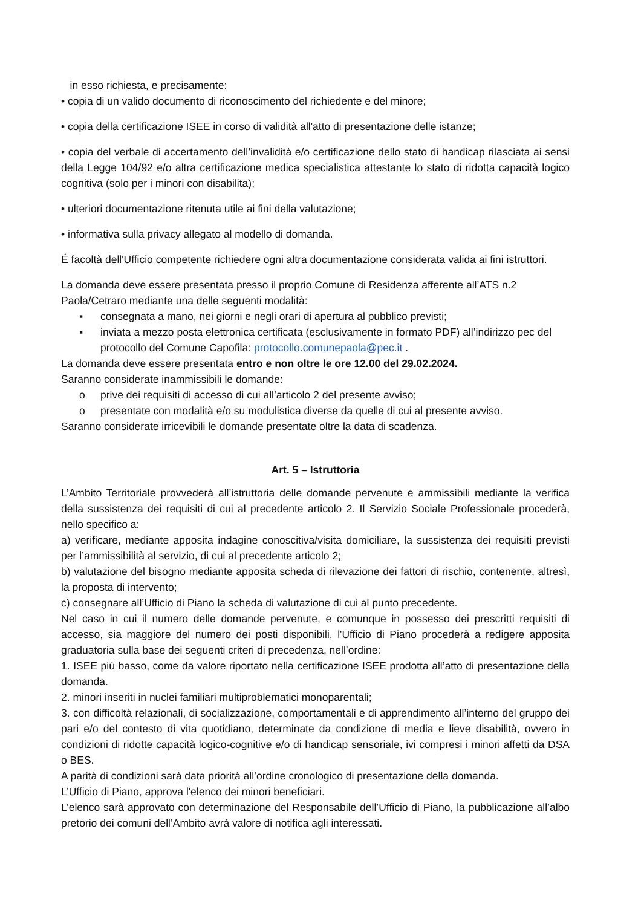in esso richiesta, e precisamente:
• copia di un valido documento di riconoscimento del richiedente e del minore;
• copia della certificazione ISEE in corso di validità all'atto di presentazione delle istanze;
• copia del verbale di accertamento dell’invalidità e/o certificazione dello stato di handicap rilasciata ai sensi della Legge 104/92 e/o altra certificazione medica specialistica attestante lo stato di ridotta capacità logico cognitiva (solo per i minori con disabilita);
• ulteriori documentazione ritenuta utile ai fini della valutazione;
• informativa sulla privacy allegato al modello di domanda.
É facoltà dell'Ufficio competente richiedere ogni altra documentazione considerata valida ai fini istruttori.
La domanda deve essere presentata presso il proprio Comune di Residenza afferente all’ATS n.2 Paola/Cetraro mediante una delle seguenti modalità:
▪ consegnata a mano, nei giorni e negli orari di apertura al pubblico previsti;
▪ inviata a mezzo posta elettronica certificata (esclusivamente in formato PDF) all’indirizzo pec del protocollo del Comune Capofila: protocollo.comunepaola@pec.it .
La domanda deve essere presentata entro e non oltre le ore 12.00 del 29.02.2024.
Saranno considerate inammissibili le domande:
o prive dei requisiti di accesso di cui all’articolo 2 del presente avviso;
o presentate con modalità e/o su modulistica diverse da quelle di cui al presente avviso.
Saranno considerate irricevibili le domande presentate oltre la data di scadenza.
Art. 5 – Istruttoria
L’Ambito Territoriale provvederà all’istruttoria delle domande pervenute e ammissibili mediante la verifica della sussistenza dei requisiti di cui al precedente articolo 2. Il Servizio Sociale Professionale procederà, nello specifico a:
a) verificare, mediante apposita indagine conoscitiva/visita domiciliare, la sussistenza dei requisiti previsti per l’ammissibilità al servizio, di cui al precedente articolo 2;
b) valutazione del bisogno mediante apposita scheda di rilevazione dei fattori di rischio, contenente, altresì, la proposta di intervento;
c) consegnare all’Ufficio di Piano la scheda di valutazione di cui al punto precedente.
Nel caso in cui il numero delle domande pervenute, e comunque in possesso dei prescritti requisiti di accesso, sia maggiore del numero dei posti disponibili, l'Ufficio di Piano procederà a redigere apposita graduatoria sulla base dei seguenti criteri di precedenza, nell’ordine:
1. ISEE più basso, come da valore riportato nella certificazione ISEE prodotta all’atto di presentazione della domanda.
2. minori inseriti in nuclei familiari multiproblematici monoparentali;
3. con difficoltà relazionali, di socializzazione, comportamentali e di apprendimento all’interno del gruppo dei pari e/o del contesto di vita quotidiano, determinate da condizione di media e lieve disabilità, ovvero in condizioni di ridotte capacità logico-cognitive e/o di handicap sensoriale, ivi compresi i minori affetti da DSA o BES.
A parità di condizioni sarà data priorità all’ordine cronologico di presentazione della domanda.
L’Ufficio di Piano, approva l'elenco dei minori beneficiari.
L’elenco sarà approvato con determinazione del Responsabile dell’Ufficio di Piano, la pubblicazione all’albo pretorio dei comuni dell’Ambito avrà valore di notifica agli interessati.